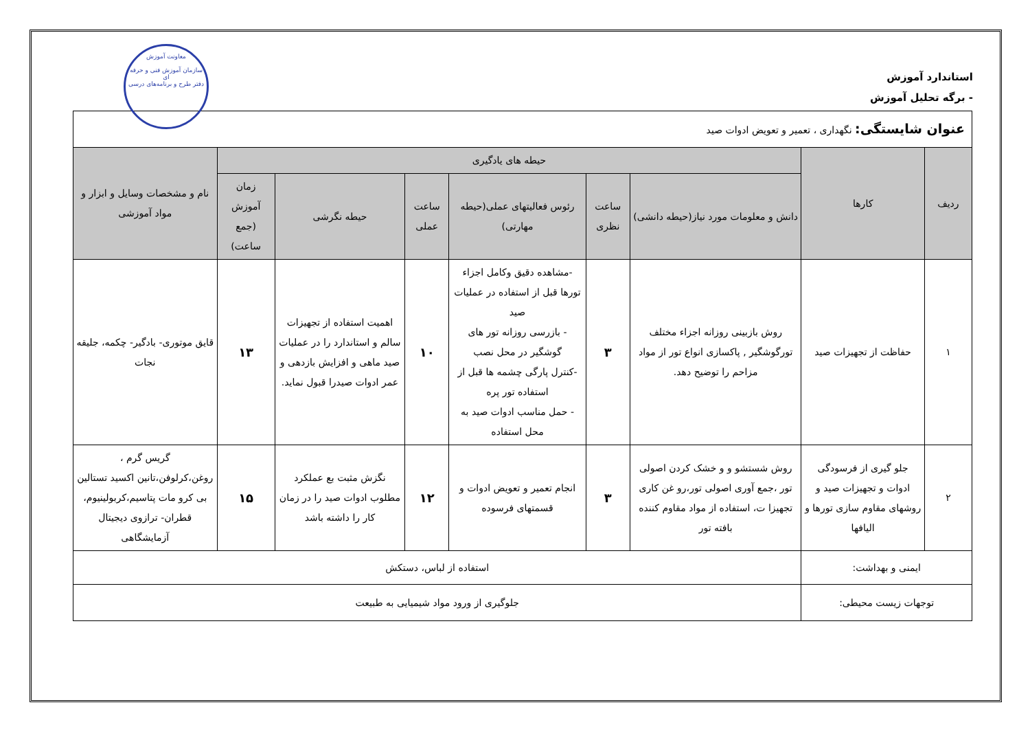معاونت آموزش
سازمان آموزش فنی و حرفه ای
دفتر طرح و برنامه‌های درسی
استاندارد آموزش
- برگه تحلیل آموزش
| عنوان شایستگی: نگهداری ، تعمیر و تعویض ادوات صید | | | | | | | | |
| ردیف | کارها | حیطه های یادگیری | | | | | | نام و مشخصات وسایل و ابزار و مواد آموزشی |
| | | دانش و معلومات مورد نیاز(حیطه دانشی) | ساعت نظری | رئوس فعالیتهای عملی(حیطه مهارتی) | ساعت عملی | حیطه نگرشی | زمان آموزش (جمع ساعت) | |
| ۱ | حفاظت از تجهیزات صید | روش بازبینی روزانه اجزاء مختلف تورگوشگیر , پاکسازی انواع تور از مواد مزاحم را توضیح دهد. | ۳ | -مشاهده دقیق وکامل اجزاء تورها قبل از استفاده در عملیات صید - بازرسی روزانه تور های گوشگیر در محل نصب -کنترل پارگی چشمه ها قبل از استفاده تور پره - حمل مناسب ادوات صید به محل استفاده | ۱۰ | اهمیت استفاده از تجهیزات سالم و استاندارد را در عملیات صید ماهی و افزایش بازدهی و عمر ادوات صیدرا قبول نماید. | ۱۳ | قایق موتوری- بادگیر- چکمه، جلیقه نجات |
| ۲ | جلو گیری از فرسودگی ادوات و تجهیزات صید و روشهای مقاوم سازی تورها و الیافها | روش شستشو و و خشک کردن اصولی تور ،جمع آوری اصولی تور،رو غن کاری تجهیزا ت، استفاده از مواد مقاوم کننده بافته تور | ۳ | انجام تعمیر و تعویض ادوات و قسمتهای فرسوده | ۱۲ | نگزش مثبت بع عملکرد مطلوب ادوات صید را در زمان کار را داشته باشد | ۱۵ | گریس گرم ، روغن،کرلوفن،تانین اکسید تستالین بی کرو مات پتاسیم،کربولینیوم، قطران- ترازوی دیجیتال آزمایشگاهی |
| ایمنی و بهداشت: | | استفاده از لباس، دستکش | | | | | | |
| توجهات زیست محیطی: | | جلوگیری از ورود مواد شیمیایی به طبیعت | | | | | | |